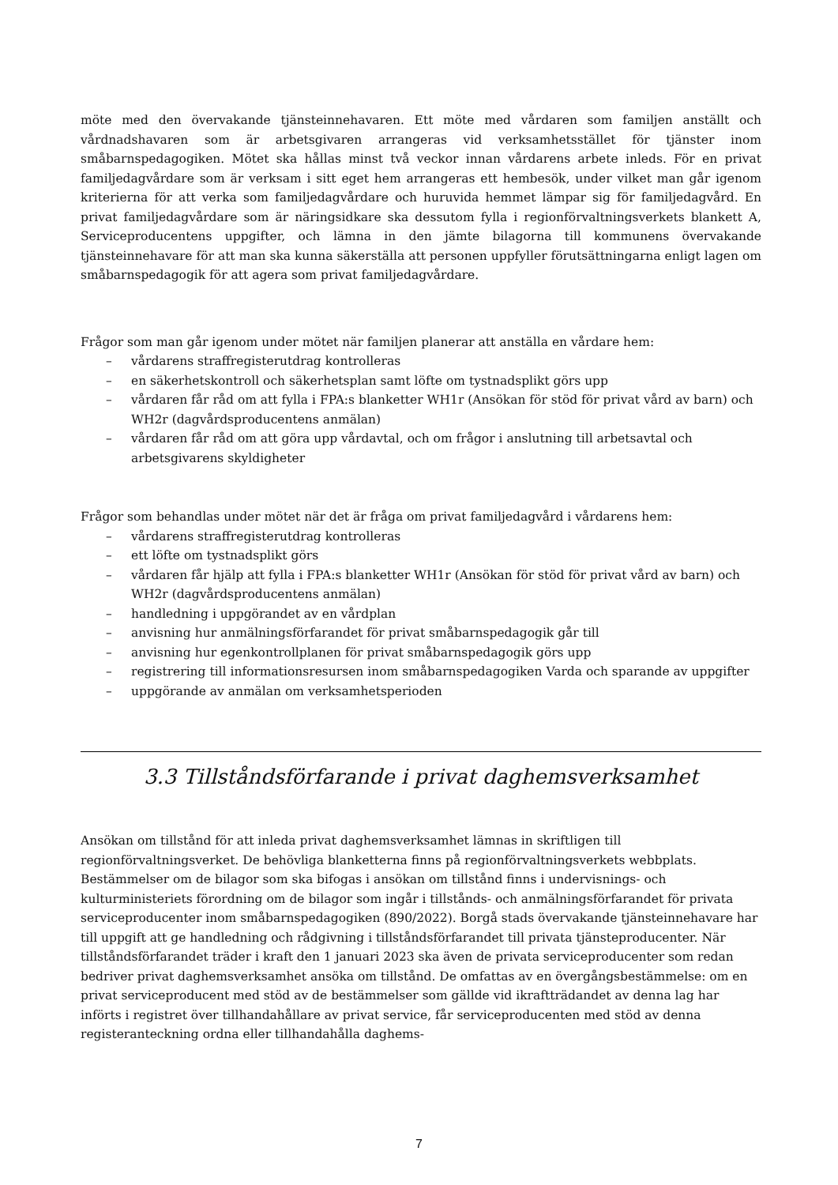möte med den övervakande tjänsteinnehavaren. Ett möte med vårdaren som familjen anställt och vårdnadshavaren som är arbetsgivaren arrangeras vid verksamhetsstället för tjänster inom småbarnspedagogiken. Mötet ska hållas minst två veckor innan vårdarens arbete inleds. För en privat familjedagvårdare som är verksam i sitt eget hem arrangeras ett hembesök, under vilket man går igenom kriterierna för att verka som familjedagvårdare och huruvida hemmet lämpar sig för familjedagvård. En privat familjedagvårdare som är näringsidkare ska dessutom fylla i regionförvaltningsverkets blankett A, Serviceproducentens uppgifter, och lämna in den jämte bilagorna till kommunens övervakande tjänsteinnehavare för att man ska kunna säkerställa att personen uppfyller förutsättningarna enligt lagen om småbarnspedagogik för att agera som privat familjedagvårdare.
Frågor som man går igenom under mötet när familjen planerar att anställa en vårdare hem:
– vårdarens straffregisterutdrag kontrolleras
– en säkerhetskontroll och säkerhetsplan samt löfte om tystnadsplikt görs upp
– vårdaren får råd om att fylla i FPA:s blanketter WH1r (Ansökan för stöd för privat vård av barn) och WH2r (dagvårdsproducentens anmälan)
– vårdaren får råd om att göra upp vårdavtal, och om frågor i anslutning till arbetsavtal och arbetsgivarens skyldigheter
Frågor som behandlas under mötet när det är fråga om privat familjedagvård i vårdarens hem:
– vårdarens straffregisterutdrag kontrolleras
– ett löfte om tystnadsplikt görs
– vårdaren får hjälp att fylla i FPA:s blanketter WH1r (Ansökan för stöd för privat vård av barn) och WH2r (dagvårdsproducentens anmälan)
– handledning i uppgörandet av en vårdplan
– anvisning hur anmälningsförfarandet för privat småbarnspedagogik går till
– anvisning hur egenkontrollplanen för privat småbarnspedagogik görs upp
– registrering till informationsresursen inom småbarnspedagogiken Varda och sparande av uppgifter
– uppgörande av anmälan om verksamhetsperioden
3.3 Tillståndsförfarande i privat daghemsverksamhet
Ansökan om tillstånd för att inleda privat daghemsverksamhet lämnas in skriftligen till regionförvaltningsverket. De behövliga blanketterna finns på regionförvaltningsverkets webbplats. Bestämmelser om de bilagor som ska bifogas i ansökan om tillstånd finns i undervisnings- och kulturministeriets förordning om de bilagor som ingår i tillstånds- och anmälningsförfarandet för privata serviceproducenter inom småbarnspedagogiken (890/2022). Borgå stads övervakande tjänsteinnehavare har till uppgift att ge handledning och rådgivning i tillståndsförfarandet till privata tjänsteproducenter. När tillståndsförfarandet träder i kraft den 1 januari 2023 ska även de privata serviceproducenter som redan bedriver privat daghemsverksamhet ansöka om tillstånd. De omfattas av en övergångsbestämmelse: om en privat serviceproducent med stöd av de bestämmelser som gällde vid ikraftträdandet av denna lag har införts i registret över tillhandahållare av privat service, får serviceproducenten med stöd av denna registeranteckning ordna eller tillhandahålla daghems-
7